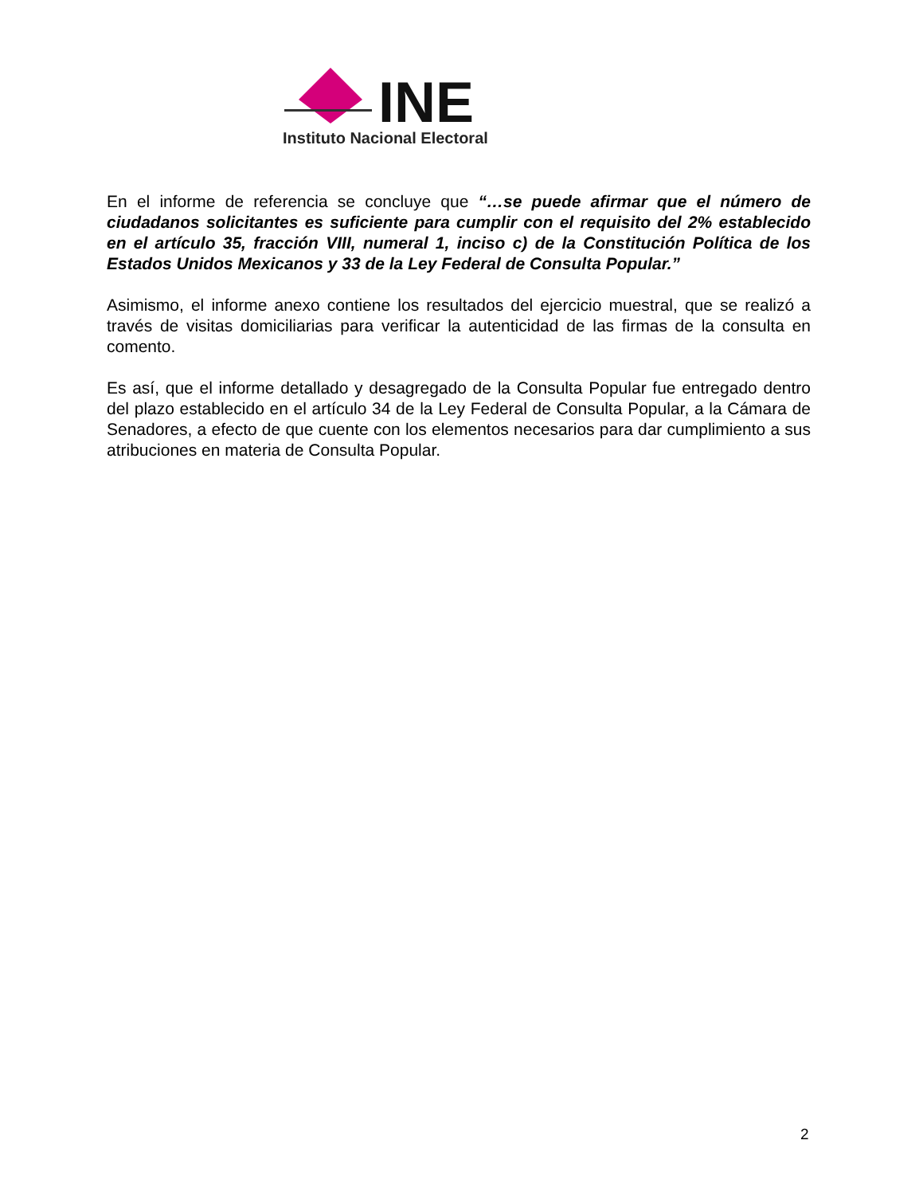INE
Instituto Nacional Electoral
En el informe de referencia se concluye que “…se puede afirmar que el número de ciudadanos solicitantes es suficiente para cumplir con el requisito del 2% establecido en el artículo 35, fracción VIII, numeral 1, inciso c) de la Constitución Política de los Estados Unidos Mexicanos y 33 de la Ley Federal de Consulta Popular.”
Asimismo, el informe anexo contiene los resultados del ejercicio muestral, que se realizó a través de visitas domiciliarias para verificar la autenticidad de las firmas de la consulta en comento.
Es así, que el informe detallado y desagregado de la Consulta Popular fue entregado dentro del plazo establecido en el artículo 34 de la Ley Federal de Consulta Popular, a la Cámara de Senadores, a efecto de que cuente con los elementos necesarios para dar cumplimiento a sus atribuciones en materia de Consulta Popular.
2